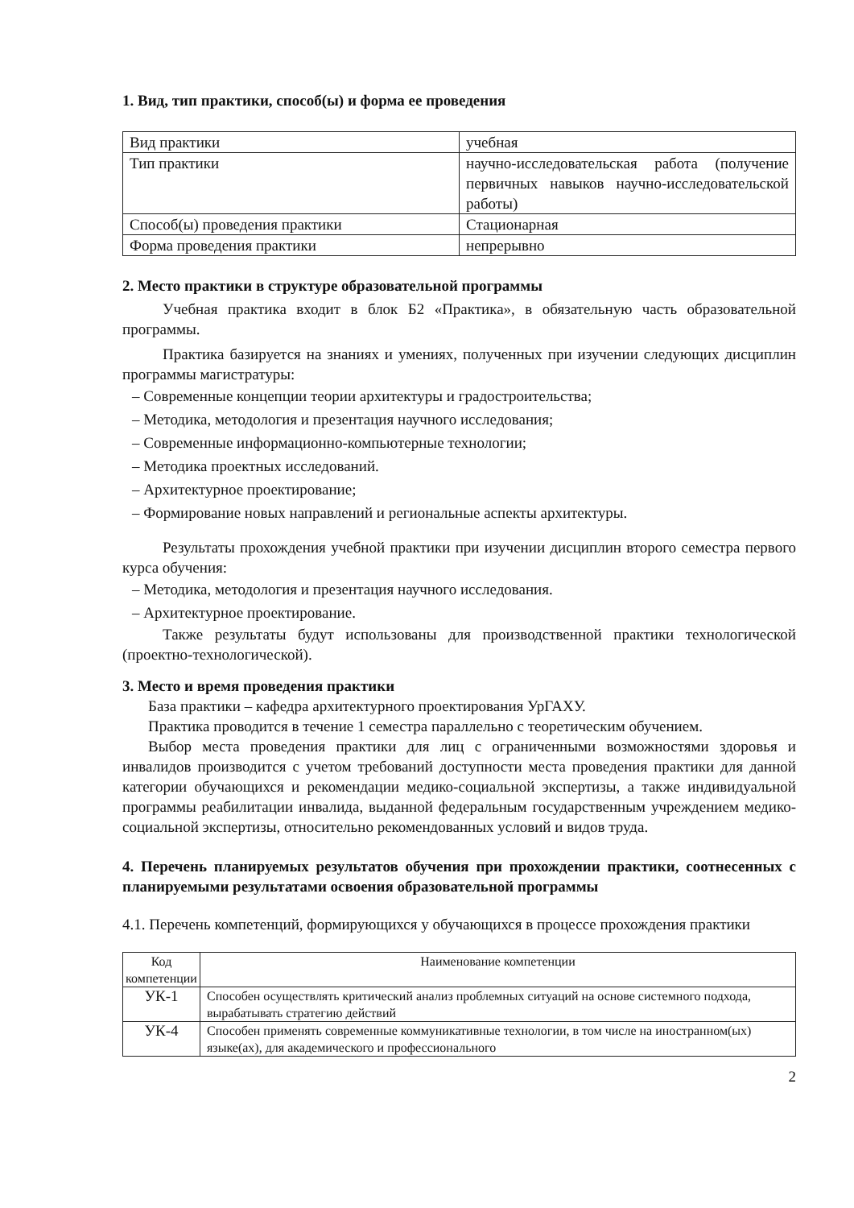1. Вид, тип практики, способ(ы) и форма ее проведения
| Вид практики | учебная |
| Тип практики | научно-исследовательская работа (получение первичных навыков научно-исследовательской работы) |
| Способ(ы) проведения практики | Стационарная |
| Форма проведения практики | непрерывно |
2. Место практики в структуре образовательной программы
Учебная практика входит в блок Б2 «Практика», в обязательную часть образовательной программы.
Практика базируется на знаниях и умениях, полученных при изучении следующих дисциплин программы магистратуры:
– Современные концепции теории архитектуры и градостроительства;
– Методика, методология и презентация научного исследования;
– Современные информационно-компьютерные технологии;
– Методика проектных исследований.
– Архитектурное проектирование;
– Формирование новых направлений и региональные аспекты архитектуры.
Результаты прохождения учебной практики при изучении дисциплин второго семестра первого курса обучения:
– Методика, методология и презентация научного исследования.
– Архитектурное проектирование.
Также результаты будут использованы для производственной практики технологической (проектно-технологической).
3. Место и время проведения практики
База практики – кафедра архитектурного проектирования УрГАХУ.
Практика проводится в течение 1 семестра параллельно с теоретическим обучением.
Выбор места проведения практики для лиц с ограниченными возможностями здоровья и инвалидов производится с учетом требований доступности места проведения практики для данной категории обучающихся и рекомендации медико-социальной экспертизы, а также индивидуальной программы реабилитации инвалида, выданной федеральным государственным учреждением медико-социальной экспертизы, относительно рекомендованных условий и видов труда.
4. Перечень планируемых результатов обучения при прохождении практики, соотнесенных с планируемыми результатами освоения образовательной программы
4.1. Перечень компетенций, формирующихся у обучающихся в процессе прохождения практики
| Код компетенции | Наименование компетенции |
| --- | --- |
| УК-1 | Способен осуществлять критический анализ проблемных ситуаций на основе системного подхода, вырабатывать стратегию действий |
| УК-4 | Способен применять современные коммуникативные технологии, в том числе на иностранном(ых) языке(ах), для академического и профессионального |
2